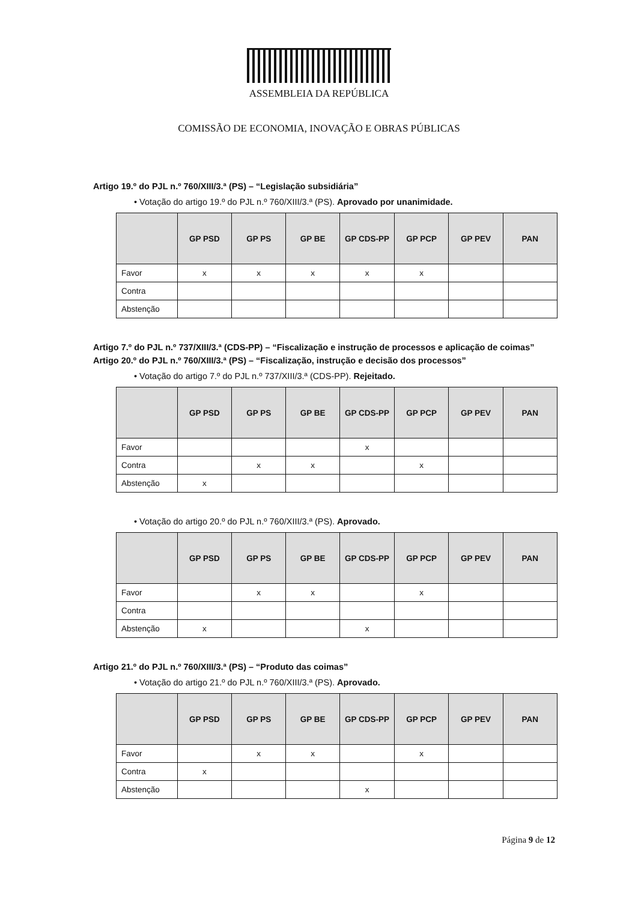ASSEMBLEIA DA REPÚBLICA
COMISSÃO DE ECONOMIA, INOVAÇÃO E OBRAS PÚBLICAS
Artigo 19.º do PJL n.º 760/XIII/3.ª (PS) – “Legislação subsidiária”
• Votação do artigo 19.º do PJL n.º 760/XIII/3.ª (PS). Aprovado por unanimidade.
| | GP PSD | GP PS | GP BE | GP CDS-PP | GP PCP | GP PEV | PAN |
| --- | --- | --- | --- | --- | --- | --- | --- |
| Favor | x | x | x | x | x | | |
| Contra | | | | | | | |
| Abstenção | | | | | | | |
Artigo 7.º do PJL n.º 737/XIII/3.ª (CDS-PP) – “Fiscalização e instrução de processos e aplicação de coimas”
Artigo 20.º do PJL n.º 760/XIII/3.ª (PS) – “Fiscalização, instrução e decisão dos processos”
• Votação do artigo 7.º do PJL n.º 737/XIII/3.ª (CDS-PP). Rejeitado.
| | GP PSD | GP PS | GP BE | GP CDS-PP | GP PCP | GP PEV | PAN |
| --- | --- | --- | --- | --- | --- | --- | --- |
| Favor | | | | x | | | |
| Contra | | x | x | | x | | |
| Abstenção | x | | | | | | |
• Votação do artigo 20.º do PJL n.º 760/XIII/3.ª (PS). Aprovado.
| | GP PSD | GP PS | GP BE | GP CDS-PP | GP PCP | GP PEV | PAN |
| --- | --- | --- | --- | --- | --- | --- | --- |
| Favor | | x | x | | x | | |
| Contra | | | | | | | |
| Abstenção | x | | | x | | | |
Artigo 21.º do PJL n.º 760/XIII/3.ª (PS) – “Produto das coimas”
• Votação do artigo 21.º do PJL n.º 760/XIII/3.ª (PS). Aprovado.
| | GP PSD | GP PS | GP BE | GP CDS-PP | GP PCP | GP PEV | PAN |
| --- | --- | --- | --- | --- | --- | --- | --- |
| Favor | | x | x | | x | | |
| Contra | x | | | | | | |
| Abstenção | | | | x | | | |
Página 9 de 12